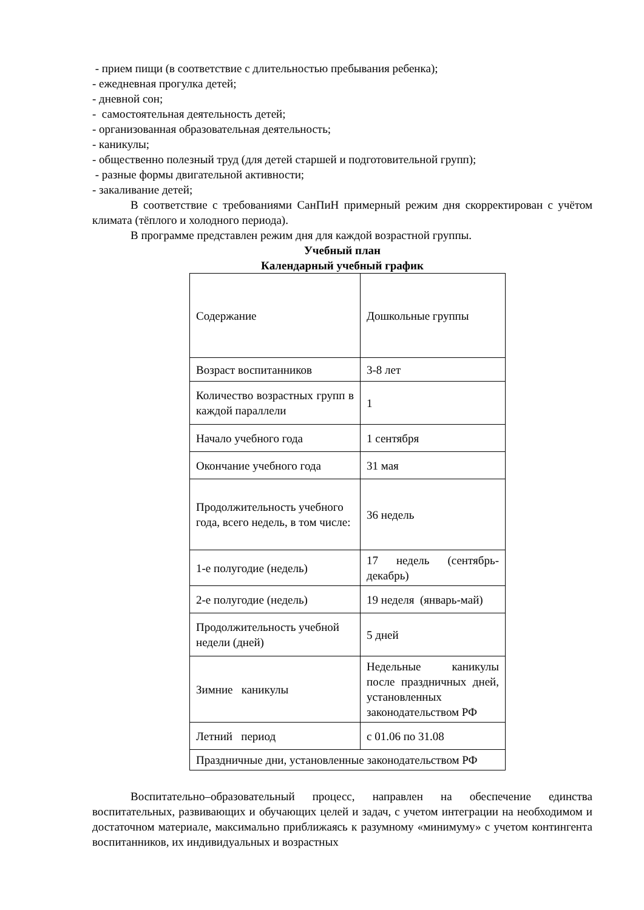- прием пищи (в соответствие с длительностью пребывания ребенка);
- ежедневная прогулка детей;
- дневной сон;
- самостоятельная деятельность детей;
- организованная образовательная деятельность;
- каникулы;
- общественно полезный труд (для детей старшей и подготовительной групп);
- разные формы двигательной активности;
- закаливание детей;
В соответствие с требованиями СанПиН примерный режим дня скорректирован с учётом климата (тёплого и холодного периода).
В программе представлен режим дня для каждой возрастной группы.
Учебный план
Календарный учебный график
| Содержание | Дошкольные группы |
| Возраст воспитанников | 3-8 лет |
| Количество возрастных групп в каждой параллели | 1 |
| Начало учебного года | 1 сентября |
| Окончание учебного года | 31 мая |
| Продолжительность учебного года, всего недель, в том числе: | 36 недель |
| 1-е полугодие (недель) | 17 недель (сентябрь-декабрь) |
| 2-е полугодие (недель) | 19 неделя (январь-май) |
| Продолжительность учебной недели (дней) | 5 дней |
| Зимние каникулы | Недельные каникулы после праздничных дней, установленных законодательством РФ |
| Летний период | с 01.06 по 31.08 |
| Праздничные дни, установленные законодательством РФ | |
Воспитательно–образовательный процесс, направлен на обеспечение единства воспитательных, развивающих и обучающих целей и задач, с учетом интеграции на необходимом и достаточном материале, максимально приближаясь к разумному «минимуму» с учетом контингента воспитанников, их индивидуальных и возрастных